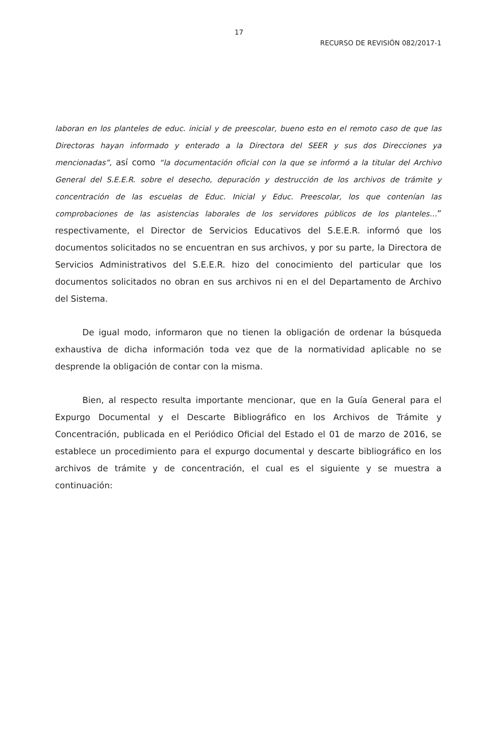17
RECURSO DE REVISIÓN 082/2017-1
laboran en los planteles de educ. inicial y de preescolar, bueno esto en el remoto caso de que las Directoras hayan informado y enterado a la Directora del SEER y sus dos Direcciones ya mencionadas”, así como “la documentación oficial con la que se informó a la titular del Archivo General del S.E.E.R. sobre el desecho, depuración y destrucción de los archivos de trámite y concentración de las escuelas de Educ. Inicial y Educ. Preescolar, los que contenían las comprobaciones de las asistencias laborales de los servidores públicos de los planteles…” respectivamente, el Director de Servicios Educativos del S.E.E.R. informó que los documentos solicitados no se encuentran en sus archivos, y por su parte, la Directora de Servicios Administrativos del S.E.E.R. hizo del conocimiento del particular que los documentos solicitados no obran en sus archivos ni en el del Departamento de Archivo del Sistema.
De igual modo, informaron que no tienen la obligación de ordenar la búsqueda exhaustiva de dicha información toda vez que de la normatividad aplicable no se desprende la obligación de contar con la misma.
Bien, al respecto resulta importante mencionar, que en la Guía General para el Expurgo Documental y el Descarte Bibliográfico en los Archivos de Trámite y Concentración, publicada en el Periódico Oficial del Estado el 01 de marzo de 2016, se establece un procedimiento para el expurgo documental y descarte bibliográfico en los archivos de trámite y de concentración, el cual es el siguiente y se muestra a continuación: